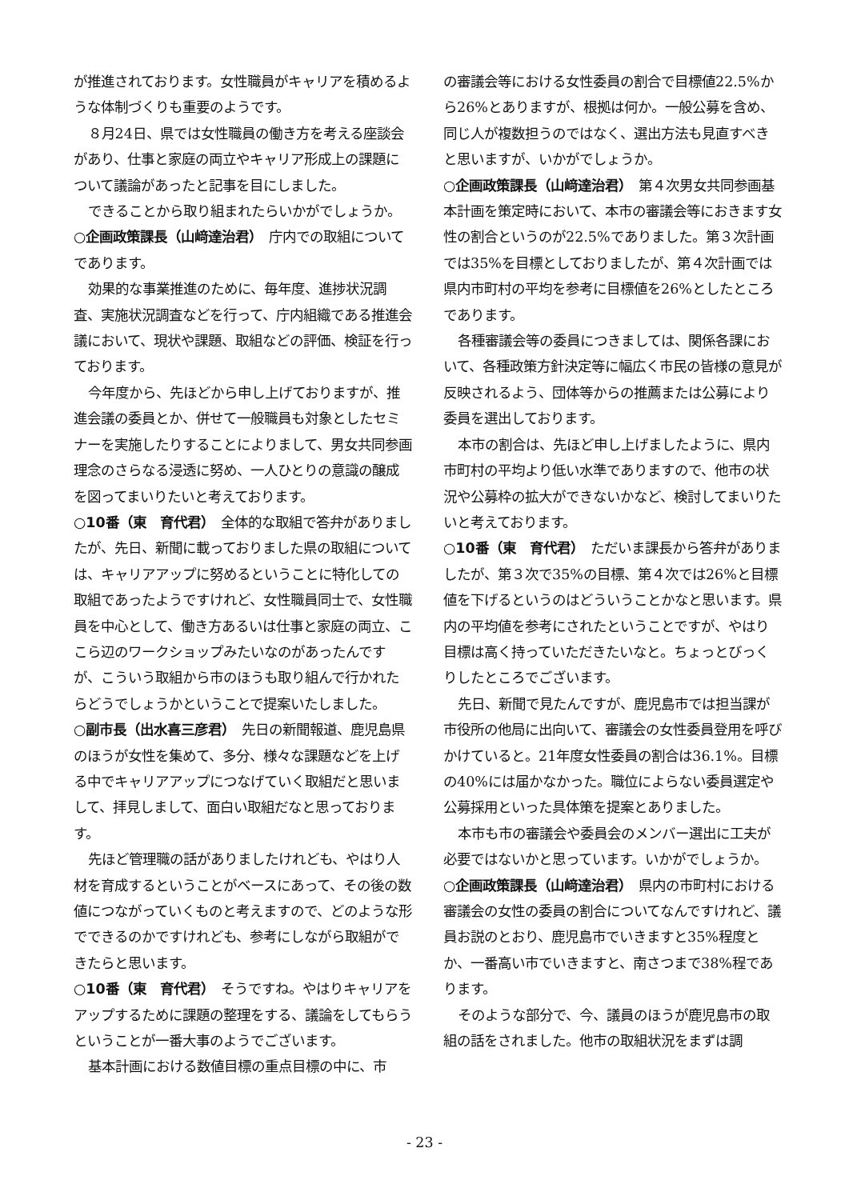が推進されております。女性職員がキャリアを積めるような体制づくりも重要のようです。
８月24日、県では女性職員の働き方を考える座談会があり、仕事と家庭の両立やキャリア形成上の課題について議論があったと記事を目にしました。
できることから取り組まれたらいかがでしょうか。
○企画政策課長（山﨑達治君）　庁内での取組についてであります。
効果的な事業推進のために、毎年度、進捗状況調査、実施状況調査などを行って、庁内組織である推進会議において、現状や課題、取組などの評価、検証を行っております。
今年度から、先ほどから申し上げておりますが、推進会議の委員とか、併せて一般職員も対象としたセミナーを実施したりすることによりまして、男女共同参画理念のさらなる浸透に努め、一人ひとりの意識の醸成を図ってまいりたいと考えております。
○10番（東　育代君）　全体的な取組で答弁がありましたが、先日、新聞に載っておりました県の取組については、キャリアアップに努めるということに特化しての取組であったようですけれど、女性職員同士で、女性職員を中心として、働き方あるいは仕事と家庭の両立、ここら辺のワークショップみたいなのがあったんですが、こういう取組から市のほうも取り組んで行かれたらどうでしょうかということで提案いたしました。
○副市長（出水喜三彦君）　先日の新聞報道、鹿児島県のほうが女性を集めて、多分、様々な課題などを上げる中でキャリアアップにつなげていく取組だと思いまして、拝見しまして、面白い取組だなと思っております。
先ほど管理職の話がありましたけれども、やはり人材を育成するということがベースにあって、その後の数値につながっていくものと考えますので、どのような形でできるのかですけれども、参考にしながら取組ができたらと思います。
○10番（東　育代君）　そうですね。やはりキャリアをアップするために課題の整理をする、議論をしてもらうということが一番大事のようでございます。
基本計画における数値目標の重点目標の中に、市
の審議会等における女性委員の割合で目標値22.5%から26%とありますが、根拠は何か。一般公募を含め、同じ人が複数担うのではなく、選出方法も見直すべきと思いますが、いかがでしょうか。
○企画政策課長（山﨑達治君）　第４次男女共同参画基本計画を策定時において、本市の審議会等におきます女性の割合というのが22.5%でありました。第３次計画では35%を目標としておりましたが、第４次計画では県内市町村の平均を参考に目標値を26%としたところであります。
各種審議会等の委員につきましては、関係各課において、各種政策方針決定等に幅広く市民の皆様の意見が反映されるよう、団体等からの推薦または公募により委員を選出しております。
本市の割合は、先ほど申し上げましたように、県内市町村の平均より低い水準でありますので、他市の状況や公募枠の拡大ができないかなど、検討してまいりたいと考えております。
○10番（東　育代君）　ただいま課長から答弁がありましたが、第３次で35%の目標、第４次では26%と目標値を下げるというのはどういうことかなと思います。県内の平均値を参考にされたということですが、やはり目標は高く持っていただきたいなと。ちょっとびっくりしたところでございます。
先日、新聞で見たんですが、鹿児島市では担当課が市役所の他局に出向いて、審議会の女性委員登用を呼びかけていると。21年度女性委員の割合は36.1%。目標の40%には届かなかった。職位によらない委員選定や公募採用といった具体策を提案とありました。
本市も市の審議会や委員会のメンバー選出に工夫が必要ではないかと思っています。いかがでしょうか。
○企画政策課長（山﨑達治君）　県内の市町村における審議会の女性の委員の割合についてなんですけれど、議員お説のとおり、鹿児島市でいきますと35%程度とか、一番高い市でいきますと、南さつまで38%程であります。
そのような部分で、今、議員のほうが鹿児島市の取組の話をされました。他市の取組状況をまずは調
- 23 -